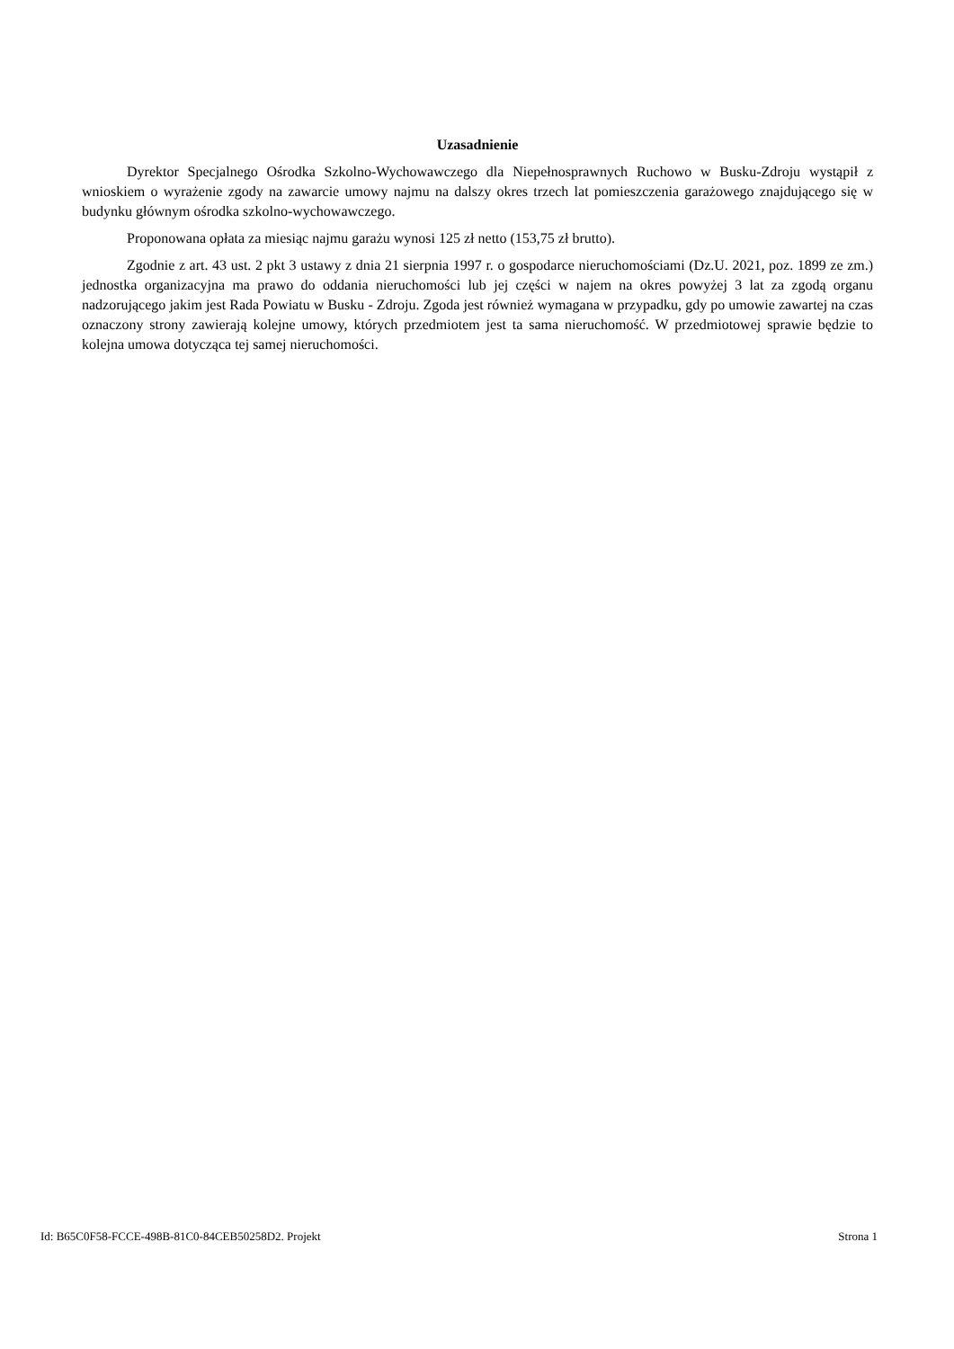Uzasadnienie
Dyrektor Specjalnego Ośrodka Szkolno-Wychowawczego dla Niepełnosprawnych Ruchowo w Busku-Zdroju wystąpił z wnioskiem o wyrażenie zgody na zawarcie umowy najmu na dalszy okres trzech lat pomieszczenia garażowego znajdującego się w budynku głównym ośrodka szkolno-wychowawczego.
Proponowana opłata za miesiąc najmu garażu wynosi 125 zł netto (153,75 zł brutto).
Zgodnie z art. 43 ust. 2 pkt 3 ustawy z dnia 21 sierpnia 1997 r. o gospodarce nieruchomościami (Dz.U. 2021, poz. 1899 ze zm.) jednostka organizacyjna ma prawo do oddania nieruchomości lub jej części w najem na okres powyżej 3 lat za zgodą organu nadzorującego jakim jest Rada Powiatu w Busku - Zdroju. Zgoda jest również wymagana w przypadku, gdy po umowie zawartej na czas oznaczony strony zawierają kolejne umowy, których przedmiotem jest ta sama nieruchomość. W przedmiotowej sprawie będzie to kolejna umowa dotycząca tej samej nieruchomości.
Id: B65C0F58-FCCE-498B-81C0-84CEB50258D2. Projekt Strona 1